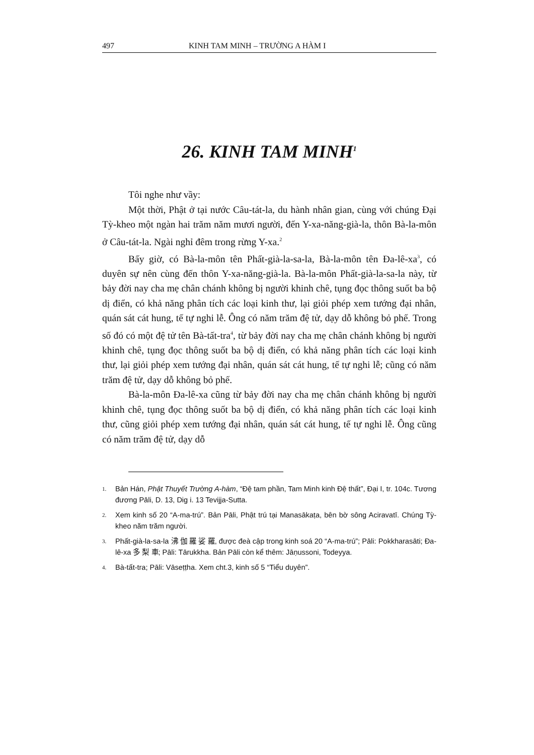497 KINH TAM MINH – TRƯỜNG A HÀM I
26. KINH TAM MINH<sup>1</sup>
Tôi nghe như vầy:
Một thời, Phật ở tại nước Câu-tát-la, du hành nhân gian, cùng với chúng Đại Tỳ-kheo một ngàn hai trăm năm mươi người, đến Y-xa-năng-già-la, thôn Bà-la-môn ở Câu-tát-la. Ngài nghỉ đêm trong rừng Y-xa.<sup>2</sup>
Bấy giờ, có Bà-la-môn tên Phất-già-la-sa-la, Bà-la-môn tên Đa-lê-xa<sup>3</sup>, có duyên sự nên cùng đến thôn Y-xa-năng-già-la. Bà-la-môn Phất-già-la-sa-la này, từ bảy đời nay cha mẹ chân chánh không bị người khinh chê, tụng đọc thông suốt ba bộ dị điển, có khả năng phân tích các loại kinh thư, lại giỏi phép xem tướng đại nhân, quán sát cát hung, tế tự nghi lễ. Ông có năm trăm đệ tử, dạy dỗ không bỏ phế. Trong số đó có một đệ tử tên Bà-tất-tra<sup>4</sup>, từ bảy đời nay cha mẹ chân chánh không bị người khinh chê, tụng đọc thông suốt ba bộ dị điển, có khả năng phân tích các loại kinh thư, lại giỏi phép xem tướng đại nhân, quán sát cát hung, tế tự nghi lễ; cũng có năm trăm đệ tử, dạy dỗ không bỏ phế.
Bà-la-môn Đa-lê-xa cũng từ bảy đời nay cha mẹ chân chánh không bị người khinh chê, tụng đọc thông suốt ba bộ dị điển, có khả năng phân tích các loại kinh thư, cũng giỏi phép xem tướng đại nhân, quán sát cát hung, tế tự nghi lễ. Ông cũng có năm trăm đệ tử, dạy dỗ
1. Bản Hán, Phật Thuyết Trường A-hàm, “Đệ tam phần, Tam Minh kinh Đệ thất”, Đại I, tr. 104c. Tương đương Pāli, D. 13, Dig i. 13 Tevijja-Sutta.
2. Xem kinh số 20 “A-ma-trú”. Bản Pāli, Phật trú tại Manasākaṭa, bên bờ sông Aciravatī. Chúng Tỳ-kheo năm trăm người.
3. Phất-già-la-sa-la 沸 伽 羅 娑 羅, được đeà cập trong kinh soá 20 “A-ma-trú”; Pāli: Pokkharasāti; Đa-lê-xa 多 梨 車; Pāli: Tārukkha. Bản Pāli còn kể thêm: Jāṇussoni, Todeyya.
4. Bà-tất-tra; Pāli: Vāseṭṭha. Xem cht.3, kinh số 5 “Tiểu duyên”.